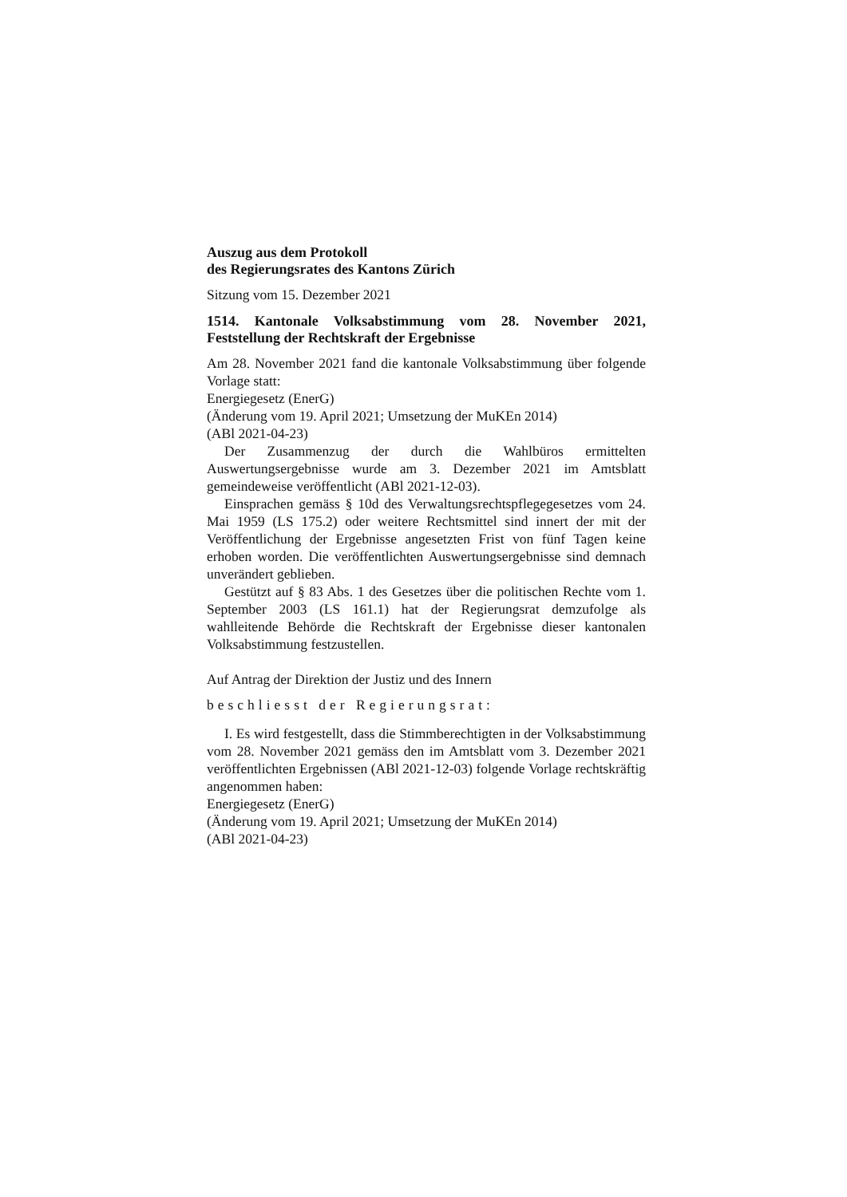Auszug aus dem Protokoll
des Regierungsrates des Kantons Zürich
Sitzung vom 15. Dezember 2021
1514. Kantonale Volksabstimmung vom 28. November 2021, Feststellung der Rechtskraft der Ergebnisse
Am 28. November 2021 fand die kantonale Volksabstimmung über folgende Vorlage statt:
Energiegesetz (EnerG)
(Änderung vom 19. April 2021; Umsetzung der MuKEn 2014)
(ABl 2021-04-23)
Der Zusammenzug der durch die Wahlbüros ermittelten Auswertungsergebnisse wurde am 3. Dezember 2021 im Amtsblatt gemeindeweise veröffentlicht (ABl 2021-12-03).
Einsprachen gemäss § 10d des Verwaltungsrechtspflegegesetzes vom 24. Mai 1959 (LS 175.2) oder weitere Rechtsmittel sind innert der mit der Veröffentlichung der Ergebnisse angesetzten Frist von fünf Tagen keine erhoben worden. Die veröffentlichten Auswertungsergebnisse sind demnach unverändert geblieben.
Gestützt auf § 83 Abs. 1 des Gesetzes über die politischen Rechte vom 1. September 2003 (LS 161.1) hat der Regierungsrat demzufolge als wahlleitende Behörde die Rechtskraft der Ergebnisse dieser kantonalen Volksabstimmung festzustellen.
Auf Antrag der Direktion der Justiz und des Innern
beschliesst der Regierungsrat:
I. Es wird festgestellt, dass die Stimmberechtigten in der Volksabstimmung vom 28. November 2021 gemäss den im Amtsblatt vom 3. Dezember 2021 veröffentlichten Ergebnissen (ABl 2021-12-03) folgende Vorlage rechtskräftig angenommen haben:
Energiegesetz (EnerG)
(Änderung vom 19. April 2021; Umsetzung der MuKEn 2014)
(ABl 2021-04-23)